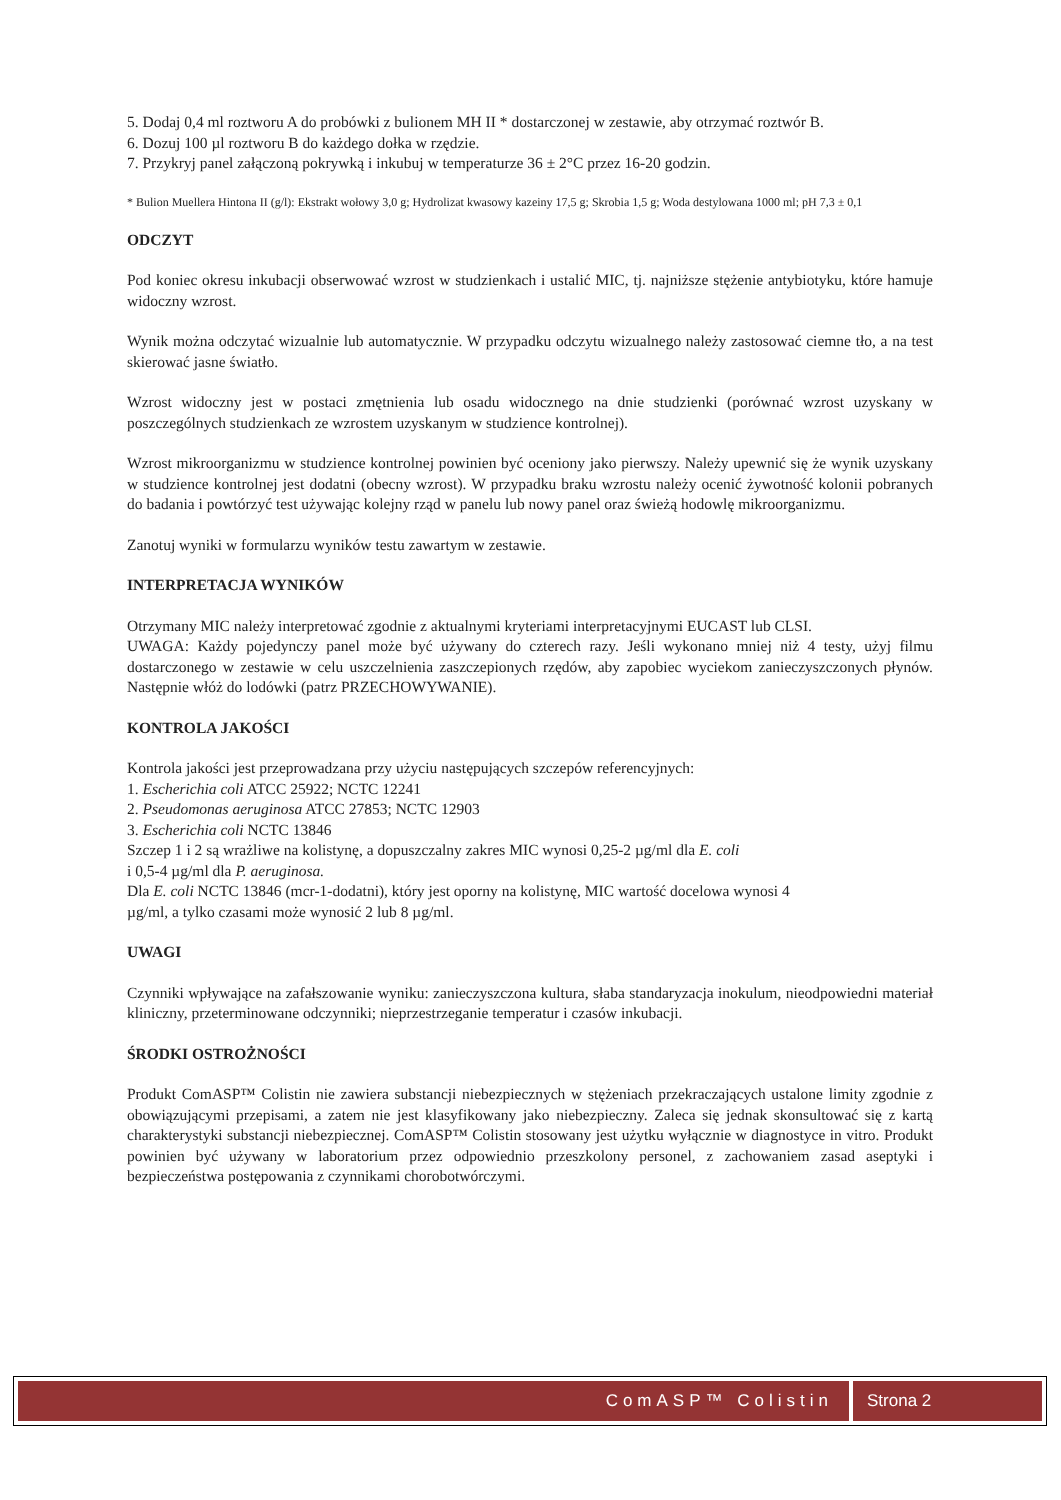5. Dodaj 0,4 ml roztworu A do probówki z bulionem MH II * dostarczonej w zestawie, aby otrzymać roztwór B.
6. Dozuj 100 µl roztworu B do każdego dołka w rzędzie.
7. Przykryj panel załączoną pokrywką i inkubuj w temperaturze 36 ± 2°C przez 16-20 godzin.
* Bulion Muellera Hintona II (g/l): Ekstrakt wołowy 3,0 g; Hydrolizat kwasowy kazeiny 17,5 g; Skrobia 1,5 g; Woda destylowana 1000 ml; pH 7,3 ± 0,1
ODCZYT
Pod koniec okresu inkubacji obserwować wzrost w studzienkach i ustalić MIC, tj. najniższe stężenie antybiotyku, które hamuje widoczny wzrost.
Wynik można odczytać wizualnie lub automatycznie. W przypadku odczytu wizualnego należy zastosować ciemne tło, a na test skierować jasne światło.
Wzrost widoczny jest w postaci zmętnienia lub osadu widocznego na dnie studzienki (porównać wzrost uzyskany w poszczególnych studzienkach ze wzrostem uzyskanym w studzience kontrolnej).
Wzrost mikroorganizmu w studzience kontrolnej powinien być oceniony jako pierwszy. Należy upewnić się że wynik uzyskany w studzience kontrolnej jest dodatni (obecny wzrost). W przypadku braku wzrostu należy ocenić żywotność kolonii pobranych do badania i powtórzyć test używając kolejny rząd w panelu lub nowy panel oraz świeżą hodowlę mikroorganizmu.
Zanotuj wyniki w formularzu wyników testu zawartym w zestawie.
INTERPRETACJA WYNIKÓW
Otrzymany MIC należy interpretować zgodnie z aktualnymi kryteriami interpretacyjnymi EUCAST lub CLSI.
UWAGA: Każdy pojedynczy panel może być używany do czterech razy. Jeśli wykonano mniej niż 4 testy, użyj filmu dostarczonego w zestawie w celu uszczelnienia zaszczepionych rzędów, aby zapobiec wyciekom zanieczyszczonych płynów. Następnie włóż do lodówki (patrz PRZECHOWYWANIE).
KONTROLA JAKOŚCI
Kontrola jakości jest przeprowadzana przy użyciu następujących szczepów referencyjnych:
1. Escherichia coli ATCC 25922; NCTC 12241
2. Pseudomonas aeruginosa ATCC 27853; NCTC 12903
3. Escherichia coli NCTC 13846
Szczep 1 i 2 są wrażliwe na kolistynę, a dopuszczalny zakres MIC wynosi 0,25-2 µg/ml dla E. coli
i 0,5-4 µg/ml dla P. aeruginosa.
Dla E. coli NCTC 13846 (mcr-1-dodatni), który jest oporny na kolistynę, MIC wartość docelowa wynosi 4
µg/ml, a tylko czasami może wynosić 2 lub 8 µg/ml.
UWAGI
Czynniki wpływające na zafałszowanie wyniku: zanieczyszczona kultura, słaba standaryzacja inokulum, nieodpowiedni materiał kliniczny, przeterminowane odczynniki; nieprzestrzeganie temperatur i czasów inkubacji.
ŚRODKI OSTROŻNOŚCI
Produkt ComASP™ Colistin nie zawiera substancji niebezpiecznych w stężeniach przekraczających ustalone limity zgodnie z obowiązującymi przepisami, a zatem nie jest klasyfikowany jako niebezpieczny. Zaleca się jednak skonsultować się z kartą charakterystyki substancji niebezpiecznej. ComASP™ Colistin stosowany jest użytku wyłącznie w diagnostyce in vitro. Produkt powinien być używany w laboratorium przez odpowiednio przeszkolony personel, z zachowaniem zasad aseptyki i bezpieczeństwa postępowania z czynnikami chorobotwórczymi.
ComASP™ Colistin Strona 2